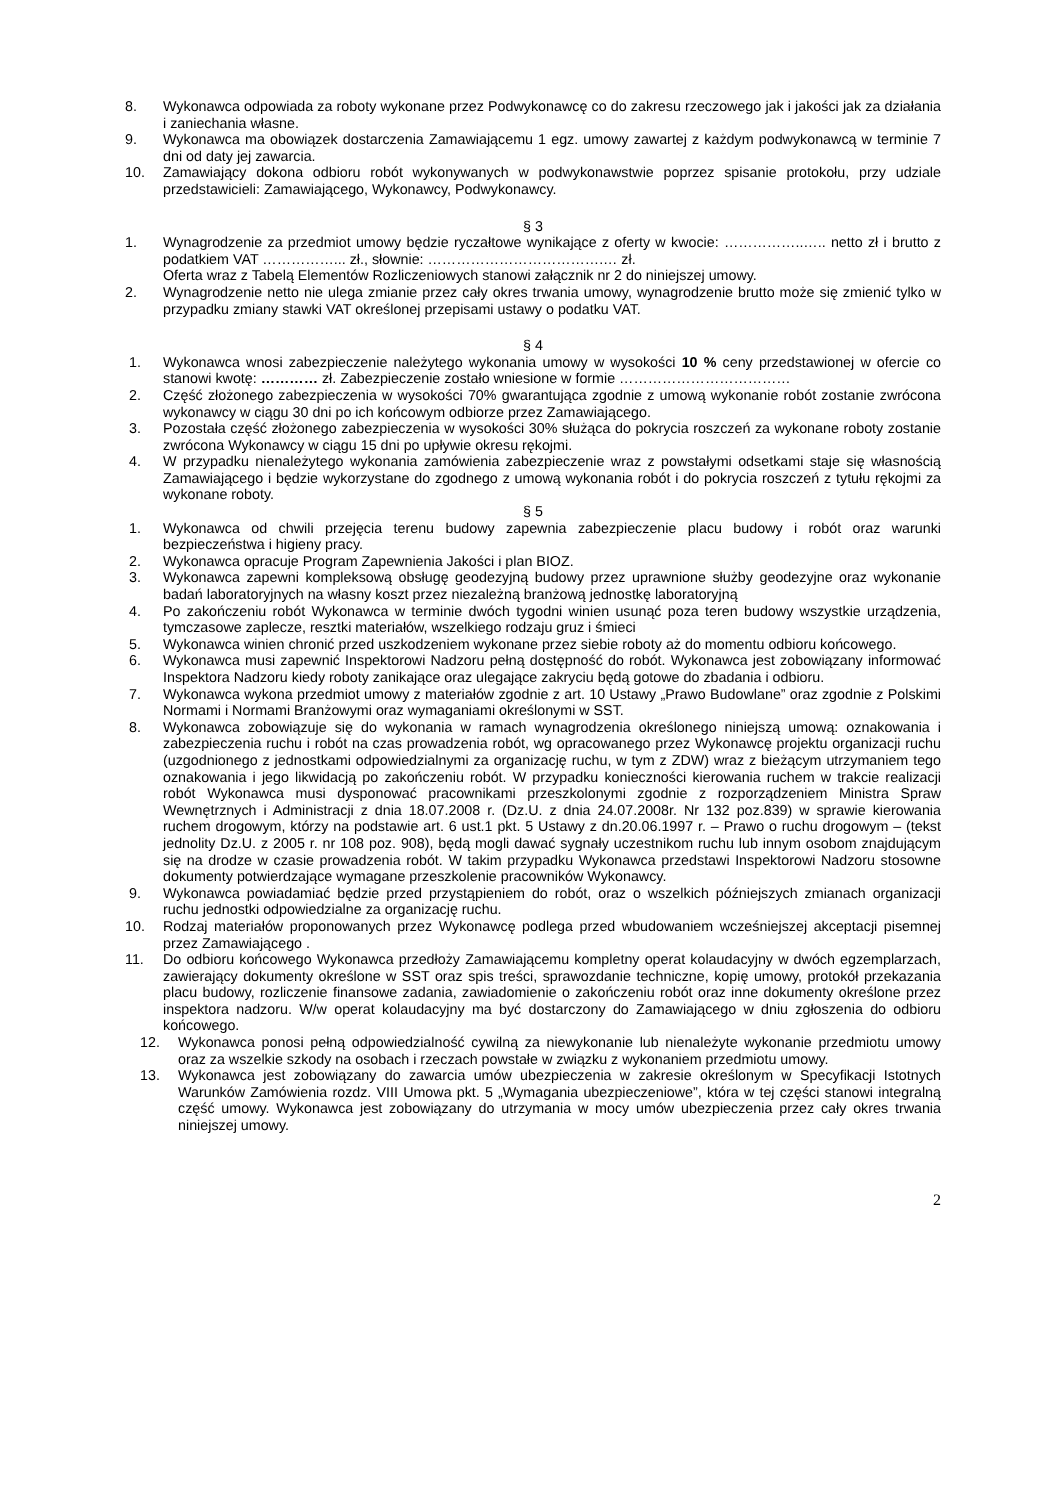8. Wykonawca odpowiada za roboty wykonane przez Podwykonawcę co do zakresu rzeczowego jak i jakości jak za działania i zaniechania własne.
9. Wykonawca ma obowiązek dostarczenia Zamawiającemu 1 egz. umowy zawartej z każdym podwykonawcą w terminie 7 dni od daty jej zawarcia.
10. Zamawiający dokona odbioru robót wykonywanych w podwykonawstwie poprzez spisanie protokołu, przy udziale przedstawicieli: Zamawiającego, Wykonawcy, Podwykonawcy.
§ 3
1. Wynagrodzenie za przedmiot umowy będzie ryczałtowe wynikające z oferty w kwocie: ……………..….. netto zł i brutto z podatkiem VAT ……………... zł., słownie: ……………………………….… zł.
Oferta wraz z Tabelą Elementów Rozliczeniowych stanowi załącznik nr 2 do niniejszej umowy.
2. Wynagrodzenie netto nie ulega zmianie przez cały okres trwania umowy, wynagrodzenie brutto może się zmienić tylko w przypadku zmiany stawki VAT określonej przepisami ustawy o podatku VAT.
§ 4
1. Wykonawca wnosi zabezpieczenie należytego wykonania umowy w wysokości 10 % ceny przedstawionej w ofercie co stanowi kwotę: ………… zł. Zabezpieczenie zostało wniesione w formie ………………………………
2. Część złożonego zabezpieczenia w wysokości 70% gwarantująca zgodnie z umową wykonanie robót zostanie zwrócona wykonawcy w ciągu 30 dni po ich końcowym odbiorze przez Zamawiającego.
3. Pozostała część złożonego zabezpieczenia w wysokości 30% służąca do pokrycia roszczeń za wykonane roboty zostanie zwrócona Wykonawcy w ciągu 15 dni po upływie okresu rękojmi.
4. W przypadku nienależytego wykonania zamówienia zabezpieczenie wraz z powstałymi odsetkami staje się własnością Zamawiającego i będzie wykorzystane do zgodnego z umową wykonania robót i do pokrycia roszczeń z tytułu rękojmi za wykonane roboty.
§ 5
1. Wykonawca od chwili przejęcia terenu budowy zapewnia zabezpieczenie placu budowy i robót oraz warunki bezpieczeństwa i higieny pracy.
2. Wykonawca opracuje Program Zapewnienia Jakości i plan BIOZ.
3. Wykonawca zapewni kompleksową obsługę geodezyjną budowy przez uprawnione służby geodezyjne oraz wykonanie badań laboratoryjnych na własny koszt przez niezależną branżową jednostkę laboratoryjną
4. Po zakończeniu robót Wykonawca w terminie dwóch tygodni winien usunąć poza teren budowy wszystkie urządzenia, tymczasowe zaplecze, resztki materiałów, wszelkiego rodzaju gruz i śmieci
5. Wykonawca winien chronić przed uszkodzeniem wykonane przez siebie roboty aż do momentu odbioru końcowego.
6. Wykonawca musi zapewnić Inspektorowi Nadzoru pełną dostępność do robót. Wykonawca jest zobowiązany informować Inspektora Nadzoru kiedy roboty zanikające oraz ulegające zakryciu będą gotowe do zbadania i odbioru.
7. Wykonawca wykona przedmiot umowy z materiałów zgodnie z art. 10 Ustawy „Prawo Budowlane” oraz zgodnie z Polskimi Normami i Normami Branżowymi oraz wymaganiami określonymi w SST.
8. Wykonawca zobowiązuje się do wykonania w ramach wynagrodzenia określonego niniejszą umową: oznakowania i zabezpieczenia ruchu i robót na czas prowadzenia robót, wg opracowanego przez Wykonawcę projektu organizacji ruchu (uzgodnionego z jednostkami odpowiedzialnymi za organizację ruchu, w tym z ZDW) wraz z bieżącym utrzymaniem tego oznakowania i jego likwidacją po zakończeniu robót. W przypadku konieczności kierowania ruchem w trakcie realizacji robót Wykonawca musi dysponować pracownikami przeszkolonymi zgodnie z rozporządzeniem Ministra Spraw Wewnętrznych i Administracji z dnia 18.07.2008 r. (Dz.U. z dnia 24.07.2008r. Nr 132 poz.839) w sprawie kierowania ruchem drogowym, którzy na podstawie art. 6 ust.1 pkt. 5 Ustawy z dn.20.06.1997 r. – Prawo o ruchu drogowym – (tekst jednolity Dz.U. z 2005 r. nr 108 poz. 908), będą mogli dawać sygnały uczestnikom ruchu lub innym osobom znajdującym się na drodze w czasie prowadzenia robót. W takim przypadku Wykonawca przedstawi Inspektorowi Nadzoru stosowne dokumenty potwierdzające wymagane przeszkolenie pracowników Wykonawcy.
9. Wykonawca powiadamiać będzie przed przystąpieniem do robót, oraz o wszelkich późniejszych zmianach organizacji ruchu jednostki odpowiedzialne za organizację ruchu.
10. Rodzaj materiałów proponowanych przez Wykonawcę podlega przed wbudowaniem wcześniejszej akceptacji pisemnej przez Zamawiającego .
11. Do odbioru końcowego Wykonawca przedłoży Zamawiającemu kompletny operat kolaudacyjny w dwóch egzemplarzach, zawierający dokumenty określone w SST oraz spis treści, sprawozdanie techniczne, kopię umowy, protokół przekazania placu budowy, rozliczenie finansowe zadania, zawiadomienie o zakończeniu robót oraz inne dokumenty określone przez inspektora nadzoru. W/w operat kolaudacyjny ma być dostarczony do Zamawiającego w dniu zgłoszenia do odbioru końcowego.
12. Wykonawca ponosi pełną odpowiedzialność cywilną za niewykonanie lub nienależyte wykonanie przedmiotu umowy oraz za wszelkie szkody na osobach i rzeczach powstałe w związku z wykonaniem przedmiotu umowy.
13. Wykonawca jest zobowiązany do zawarcia umów ubezpieczenia w zakresie określonym w Specyfikacji Istotnych Warunków Zamówienia rozdz. VIII Umowa pkt. 5 „Wymagania ubezpieczeniowe”, która w tej części stanowi integralną część umowy. Wykonawca jest zobowiązany do utrzymania w mocy umów ubezpieczenia przez cały okres trwania niniejszej umowy.
2